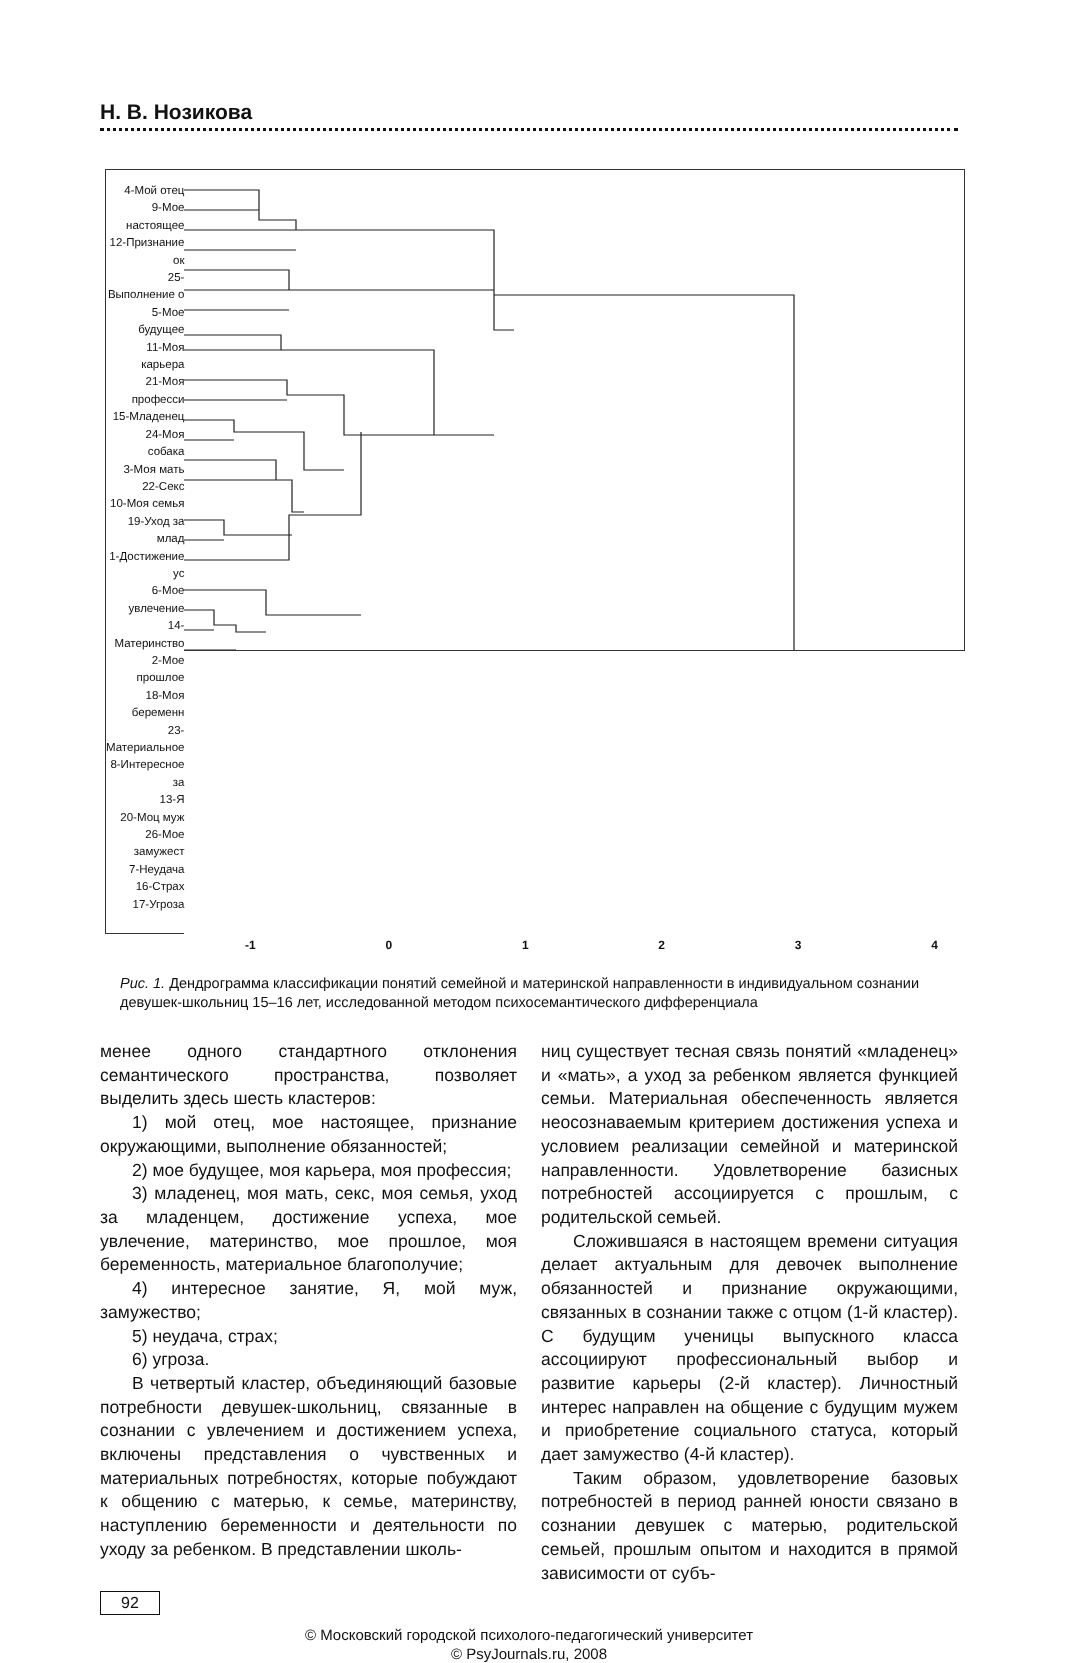Н. В. Нозикова
4-Мой отец
9-Мое настоящее
12-Признание ок
25-Выполнение о
5-Мое будущее
11-Моя карьера
21-Моя професси
15-Младенец
24-Моя собака
3-Моя мать
22-Секс
10-Моя семья
19-Уход за млад
1-Достижение ус
6-Мое увлечение
14-Материнство
2-Мое прошлое
18-Моя беременн
23-Материальное
8-Интересное за
13-Я
20-Моц муж
26-Мое замужест
7-Неудача
16-Страх
17-Угроза
-1 01234
Рис. 1. Дендрограмма классификации понятий семейной и материнской направленности в индивидуальном сознании девушек-школьниц 15–16 лет, исследованной методом психосемантического дифференциала
менее одного стандартного отклонения семантического пространства, позволяет выделить здесь шесть кластеров:
1) мой отец, мое настоящее, признание окружающими, выполнение обязанностей;
2) мое будущее, моя карьера, моя профессия;
3) младенец, моя мать, секс, моя семья, уход за младенцем, достижение успеха, мое увлечение, материнство, мое прошлое, моя беременность, материальное благополучие;
4) интересное занятие, Я, мой муж, замужество;
5) неудача, страх;
6) угроза.
В четвертый кластер, объединяющий базовые потребности девушек-школьниц, связанные в сознании с увлечением и достижением успеха, включены представления о чувственных и материальных потребностях, которые побуждают к общению с матерью, к семье, материнству, наступлению беременности и деятельности по уходу за ребенком. В представлении школь-
ниц существует тесная связь понятий «младенец» и «мать», а уход за ребенком является функцией семьи. Материальная обеспеченность является неосознаваемым критерием достижения успеха и условием реализации семейной и материнской направленности. Удовлетворение базисных потребностей ассоциируется с прошлым, с родительской семьей.
Сложившаяся в настоящем времени ситуация делает актуальным для девочек выполнение обязанностей и признание окружающими, связанных в сознании также с отцом (1-й кластер). С будущим ученицы выпускного класса ассоциируют профессиональный выбор и развитие карьеры (2-й кластер). Личностный интерес направлен на общение с будущим мужем и приобретение социального статуса, который дает замужество (4-й кластер).
Таким образом, удовлетворение базовых потребностей в период ранней юности связано в сознании девушек с матерью, родительской семьей, прошлым опытом и находится в прямой зависимости от субъ-
92
© Московский городской психолого-педагогический университет
© PsyJournals.ru, 2008